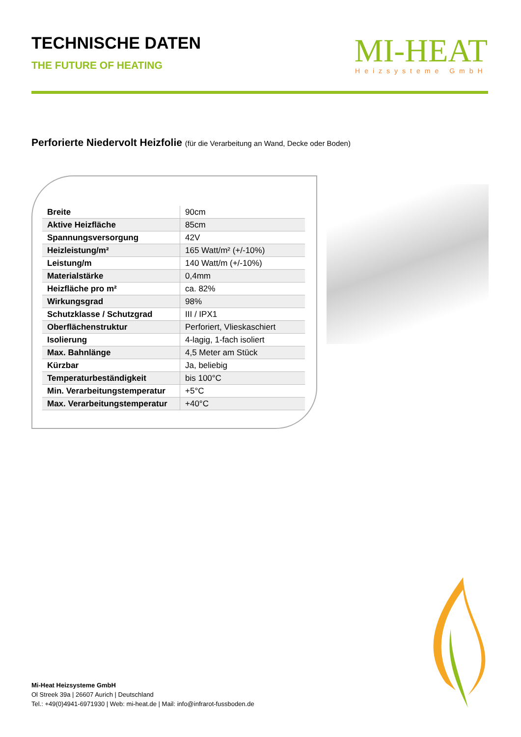TECHNISCHE DATEN
THE FUTURE OF HEATING
MI-HEAT
Heizsysteme GmbH
Perforierte Niedervolt Heizfolie (für die Verarbeitung an Wand, Decke oder Boden)
| Breite | 90cm |
| Aktive Heizfläche | 85cm |
| Spannungsversorgung | 42V |
| Heizleistung/m² | 165 Watt/m² (+/-10%) |
| Leistung/m | 140 Watt/m (+/-10%) |
| Materialstärke | 0,4mm |
| Heizfläche pro m² | ca. 82% |
| Wirkungsgrad | 98% |
| Schutzklasse / Schutzgrad | III / IPX1 |
| Oberflächenstruktur | Perforiert, Vlieskaschiert |
| Isolierung | 4-lagig, 1-fach isoliert |
| Max. Bahnlänge | 4,5 Meter am Stück |
| Kürzbar | Ja, beliebig |
| Temperaturbeständigkeit | bis 100°C |
| Min. Verarbeitungstemperatur | +5°C |
| Max. Verarbeitungstemperatur | +40°C |
Mi-Heat Heizsysteme GmbH
Ol Streek 39a | 26607 Aurich | Deutschland
Tel.: +49(0)4941-6971930 | Web: mi-heat.de | Mail: info@infrarot-fussboden.de